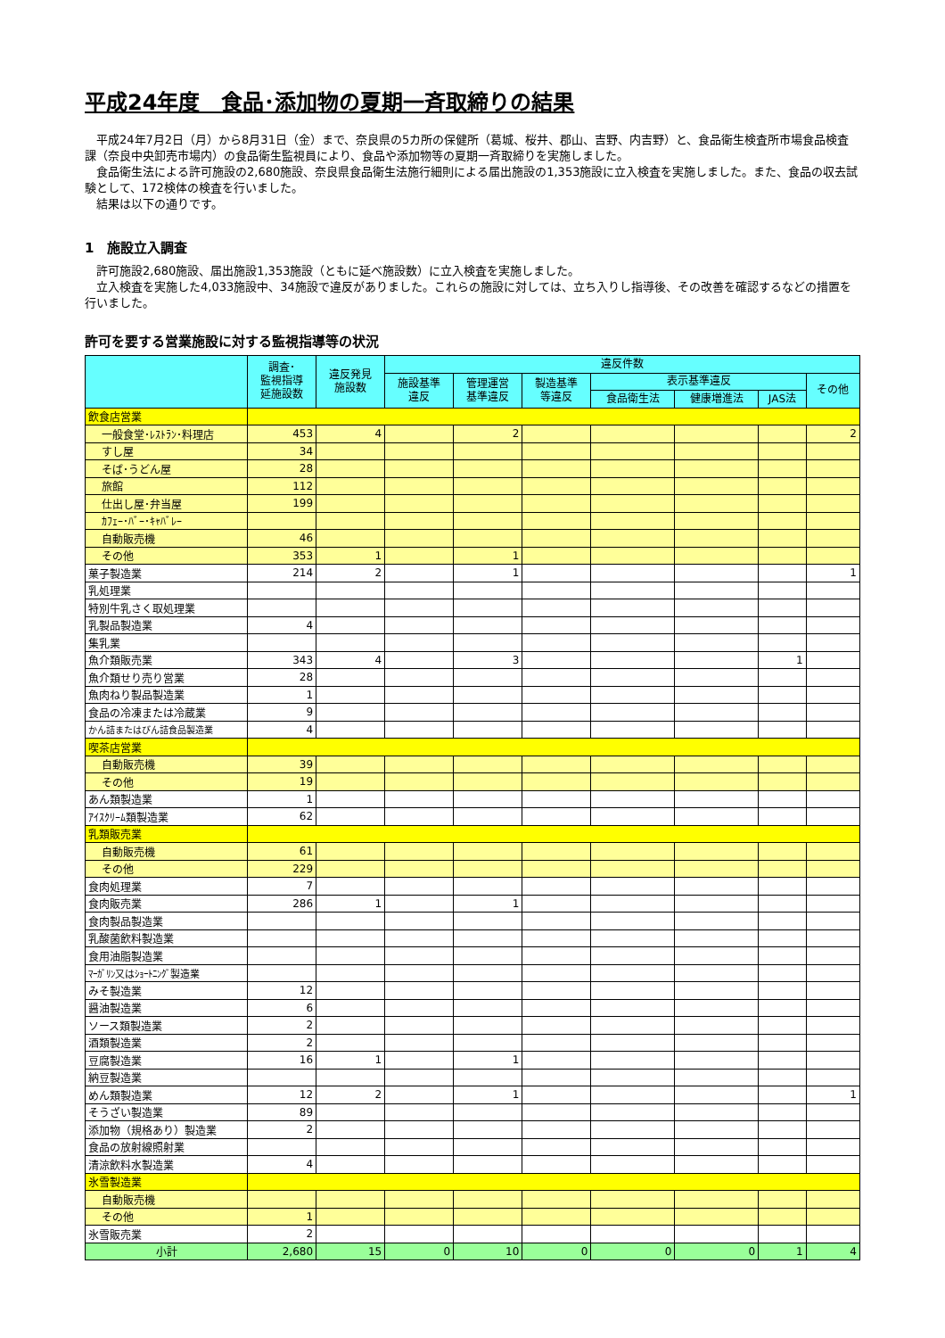平成24年度　食品･添加物の夏期一斉取締りの結果
　平成24年7月2日（月）から8月31日（金）まで、奈良県の5カ所の保健所（葛城、桜井、郡山、吉野、内吉野）と、食品衛生検査所市場食品検査課（奈良中央卸売市場内）の食品衛生監視員により、食品や添加物等の夏期一斉取締りを実施しました。
　食品衛生法による許可施設の2,680施設、奈良県食品衛生法施行細則による届出施設の1,353施設に立入検査を実施しました。また、食品の収去試験として、172検体の検査を行いました。
　結果は以下の通りです。
1　施設立入調査
　許可施設2,680施設、届出施設1,353施設（ともに延べ施設数）に立入検査を実施しました。
　立入検査を実施した4,033施設中、34施設で違反がありました。これらの施設に対しては、立ち入りし指導後、その改善を確認するなどの措置を行いました。
許可を要する営業施設に対する監視指導等の状況
| | 調査･ 監視指導 延施設数 | 違反発見 施設数 | 違反件数 | | | | | | |
| --- | --- | --- | --- | --- | --- | --- | --- | --- | --- |
| | | | 施設基準 違反 | 管理運営 基準違反 | 製造基準 等違反 | 表示基準違反 | | | その他 |
| | | | | | | 食品衛生法 | 健康増進法 | JAS法 | |
| 飲食店営業 | | | | | | | | | |
| 一般食堂･ﾚｽﾄﾗﾝ･料理店 | 453 | 4 | | 2 | | | | | 2 |
| すし屋 | 34 | | | | | | | | |
| そば･うどん屋 | 28 | | | | | | | | |
| 旅館 | 112 | | | | | | | | |
| 仕出し屋･弁当屋 | 199 | | | | | | | | |
| ｶﾌｪｰ･ﾊﾞｰ･ｷｬﾊﾞﾚｰ | | | | | | | | | |
| 自動販売機 | 46 | | | | | | | | |
| その他 | 353 | 1 | | 1 | | | | | |
| 菓子製造業 | 214 | 2 | | 1 | | | | | 1 |
| 乳処理業 | | | | | | | | | |
| 特別牛乳さく取処理業 | | | | | | | | | |
| 乳製品製造業 | 4 | | | | | | | | |
| 集乳業 | | | | | | | | | |
| 魚介類販売業 | 343 | 4 | | 3 | | | | 1 | |
| 魚介類せり売り営業 | 28 | | | | | | | | |
| 魚肉ねり製品製造業 | 1 | | | | | | | | |
| 食品の冷凍または冷蔵業 | 9 | | | | | | | | |
| かん詰またはびん詰食品製造業 | 4 | | | | | | | | |
| 喫茶店営業 | | | | | | | | | |
| 自動販売機 | 39 | | | | | | | | |
| その他 | 19 | | | | | | | | |
| あん類製造業 | 1 | | | | | | | | |
| ｱｲｽｸﾘｰﾑ類製造業 | 62 | | | | | | | | |
| 乳類販売業 | | | | | | | | | |
| 自動販売機 | 61 | | | | | | | | |
| その他 | 229 | | | | | | | | |
| 食肉処理業 | 7 | | | | | | | | |
| 食肉販売業 | 286 | 1 | | 1 | | | | | |
| 食肉製品製造業 | | | | | | | | | |
| 乳酸菌飲料製造業 | | | | | | | | | |
| 食用油脂製造業 | | | | | | | | | |
| ﾏｰｶﾞﾘﾝ又はｼｮｰﾄﾆﾝｸﾞ製造業 | | | | | | | | | |
| みそ製造業 | 12 | | | | | | | | |
| 醤油製造業 | 6 | | | | | | | | |
| ソース類製造業 | 2 | | | | | | | | |
| 酒類製造業 | 2 | | | | | | | | |
| 豆腐製造業 | 16 | 1 | | 1 | | | | | |
| 納豆製造業 | | | | | | | | | |
| めん類製造業 | 12 | 2 | | 1 | | | | | 1 |
| そうざい製造業 | 89 | | | | | | | | |
| 添加物（規格あり）製造業 | 2 | | | | | | | | |
| 食品の放射線照射業 | | | | | | | | | |
| 清涼飲料水製造業 | 4 | | | | | | | | |
| 氷雪製造業 | | | | | | | | | |
| 自動販売機 | | | | | | | | | |
| その他 | 1 | | | | | | | | |
| 氷雪販売業 | 2 | | | | | | | | |
| 小計 | 2,680 | 15 | 0 | 10 | 0 | 0 | 0 | 1 | 4 |